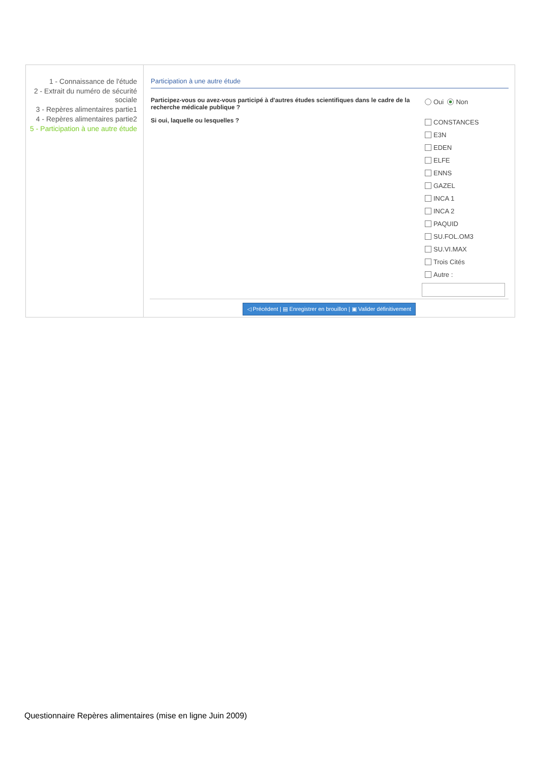1 - Connaissance de l'étude
2 - Extrait du numéro de sécurité sociale
3 - Repères alimentaires partie1
4 - Repères alimentaires partie2
5 - Participation à une autre étude
Participation à une autre étude
Participez-vous ou avez-vous participé à d'autres études scientifiques dans le cadre de la recherche médicale publique ?
Oui Non
Si oui, laquelle ou lesquelles ?
CONSTANCES
E3N
EDEN
ELFE
ENNS
GAZEL
INCA 1
INCA 2
PAQUID
SU.FOL.OM3
SU.VI.MAX
Trois Cités
Autre :
◁ Précédent | ▤ Enregistrer en brouillon | ▣ Valider définitivement
Questionnaire Repères alimentaires (mise en ligne Juin 2009)